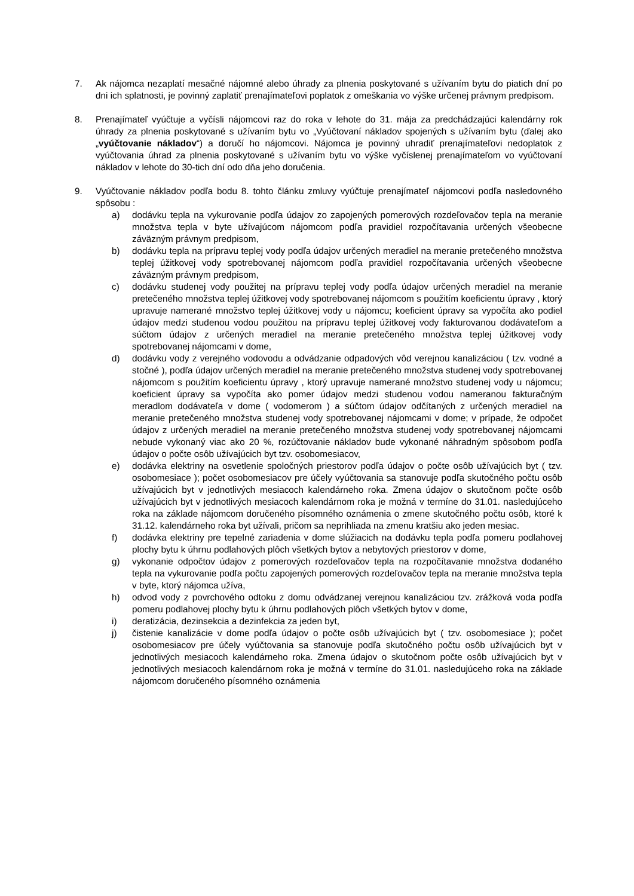7. Ak nájomca nezaplatí mesačné nájomné alebo úhrady za plnenia poskytované s užívaním bytu do piatich dní po dni ich splatnosti, je povinný zaplatiť prenajímateľovi poplatok z omeškania vo výške určenej právnym predpisom.
8. Prenajímateľ vyúčtuje a vyčísli nájomcovi raz do roka v lehote do 31. mája za predchádzajúci kalendárny rok úhrady za plnenia poskytované s užívaním bytu vo „Vyúčtovaní nákladov spojených s užívaním bytu (ďalej ako „vyúčtovanie nákladov“) a doručí ho nájomcovi. Nájomca je povinný uhradiť prenajímateľovi nedoplatok z vyúčtovania úhrad za plnenia poskytované s užívaním bytu vo výške vyčíslenej prenajímateľom vo vyúčtovaní nákladov v lehote do 30-tich dní odo dňa jeho doručenia.
9. Vyúčtovanie nákladov podľa bodu 8. tohto článku zmluvy vyúčtuje prenajímateľ nájomcovi podľa nasledovného spôsobu :
a) dodávku tepla na vykurovanie podľa údajov zo zapojených pomerových rozdeľovačov tepla na meranie množstva tepla v byte užívajúcom nájomcom podľa pravidiel rozpočítavania určených všeobecne záväzným právnym predpisom,
b) dodávku tepla na prípravu teplej vody podľa údajov určených meradiel na meranie pretečeného množstva teplej úžitkovej vody spotrebovanej nájomcom podľa pravidiel rozpočítavania určených všeobecne záväzným právnym predpisom,
c) dodávku studenej vody použitej na prípravu teplej vody podľa údajov určených meradiel na meranie pretečeného množstva teplej úžitkovej vody spotrebovanej nájomcom s použitím koeficientu úpravy , ktorý upravuje namerané množstvo teplej úžitkovej vody u nájomcu; koeficient úpravy sa vypočíta ako podiel údajov medzi studenou vodou použitou na prípravu teplej úžitkovej vody fakturovanou dodávateľom a súčtom údajov z určených meradiel na meranie pretečeného množstva teplej úžitkovej vody spotrebovanej nájomcami v dome,
d) dodávku vody z verejného vodovodu a odvádzanie odpadových vôd verejnou kanalizáciou ( tzv. vodné a stočné ), podľa údajov určených meradiel na meranie pretečeného množstva studenej vody spotrebovanej nájomcom s použitím koeficientu úpravy , ktorý upravuje namerané množstvo studenej vody u nájomcu; koeficient úpravy sa vypočíta ako pomer údajov medzi studenou vodou nameranou fakturačným meradlom dodávateľa v dome ( vodomerom ) a súčtom údajov odčítaných z určených meradiel na meranie pretečeného množstva studenej vody spotrebovanej nájomcami v dome; v prípade, že odpočet údajov z určených meradiel na meranie pretečeného množstva studenej vody spotrebovanej nájomcami nebude vykonaný viac ako 20 %, rozúčtovanie nákladov bude vykonané náhradným spôsobom podľa údajov o počte osôb užívajúcich byt tzv. osobomesiacov,
e) dodávka elektriny na osvetlenie spoločných priestorov podľa údajov o počte osôb užívajúcich byt ( tzv. osobomesiace ); počet osobomesiacov pre účely vyúčtovania sa stanovuje podľa skutočného počtu osôb užívajúcich byt v jednotlivých mesiacoch kalendárneho roka. Zmena údajov o skutočnom počte osôb užívajúcich byt v jednotlivých mesiacoch kalendárnom roka je možná v termíne do 31.01. nasledujúceho roka na základe nájomcom doručeného písomného oznámenia o zmene skutočného počtu osôb, ktoré k 31.12. kalendárneho roka byt užívali, pričom sa neprihliada na zmenu kratšiu ako jeden mesiac.
f) dodávka elektriny pre tepelné zariadenia v dome slúžiacich na dodávku tepla podľa pomeru podlahovej plochy bytu k úhrnu podlahových plôch všetkých bytov a nebytových priestorov v dome,
g) vykonanie odpočtov údajov z pomerových rozdeľovačov tepla na rozpočítavanie množstva dodaného tepla na vykurovanie podľa počtu zapojených pomerových rozdeľovačov tepla na meranie množstva tepla v byte, ktorý nájomca užíva,
h) odvod vody z povrchového odtoku z domu odvádzanej verejnou kanalizáciou tzv. zrážková voda podľa pomeru podlahovej plochy bytu k úhrnu podlahových plôch všetkých bytov v dome,
i) deratizácia, dezinsekcia a dezinfekcia za jeden byt,
j) čistenie kanalizácie v dome podľa údajov o počte osôb užívajúcich byt ( tzv. osobomesiace ); počet osobomesiacov pre účely vyúčtovania sa stanovuje podľa skutočného počtu osôb užívajúcich byt v jednotlivých mesiacoch kalendárneho roka. Zmena údajov o skutočnom počte osôb užívajúcich byt v jednotlivých mesiacoch kalendárnom roka je možná v termíne do 31.01. nasledujúceho roka na základe nájomcom doručeného písomného oznámenia